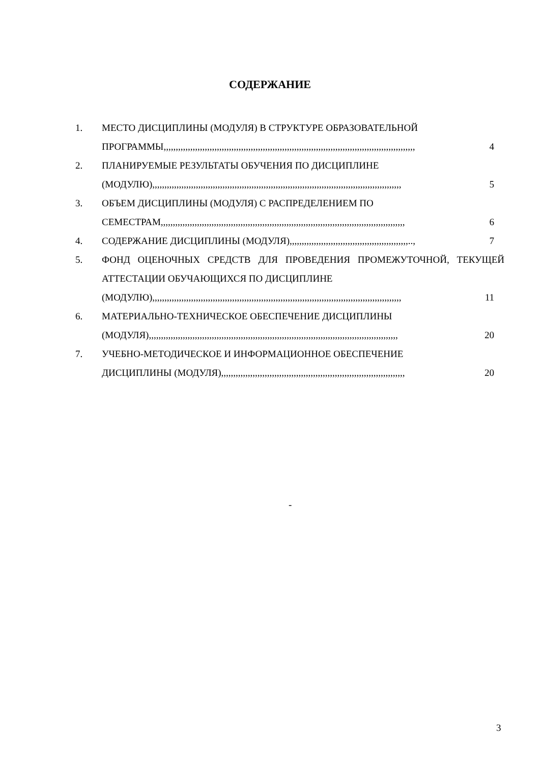СОДЕРЖАНИЕ
1. МЕСТО ДИСЦИПЛИНЫ (МОДУЛЯ) В СТРУКТУРЕ ОБРАЗОВАТЕЛЬНОЙ
ПРОГРАММЫ,,,,,,,,,,,,,,,,,,,,,,,,,,,,,,,,,,,,,,,,,,,,,,,,,,,,,,,,,,,,,,,,,,,,,,,,,,,,,,,,,,,,,,,,,,,,,,,,,,,,,,,, 4
2. ПЛАНИРУЕМЫЕ РЕЗУЛЬТАТЫ ОБУЧЕНИЯ ПО ДИСЦИПЛИНЕ
(МОДУЛЮ),,,,,,,,,,,,,,,,,,,,,,,,,,,,,,,,,,,,,,,,,,,,,,,,,,,,,,,,,,,,,,,,,,,,,,,,,,,,,,,,,,,,,,,,,,,,,,,,,,,,,,, 5
3. ОБЪЕМ ДИСЦИПЛИНЫ (МОДУЛЯ) С РАСПРЕДЕЛЕНИЕМ ПО
СЕМЕСТРАМ,,,,,,,,,,,,,,,,,,,,,,,,,,,,,,,,,,,,,,,,,,,,,,,,,,,,,,,,,,,,,,,,,,,,,,,,,,,,,,,,,,,,,,,,,,,,,,,,,,,,, 6
4. СОДЕРЖАНИЕ ДИСЦИПЛИНЫ (МОДУЛЯ),,,,,,,,,,,,,,,,,,,,,,,,,,,,,,,,,,,,,,,,,,,,,,,,,.., 7
5. ФОНД ОЦЕНОЧНЫХ СРЕДСТВ ДЛЯ ПРОВЕДЕНИЯ ПРОМЕЖУТОЧНОЙ, ТЕКУЩЕЙ АТТЕСТАЦИИ ОБУЧАЮЩИХСЯ ПО ДИСЦИПЛИНЕ
(МОДУЛЮ),,,,,,,,,,,,,,,,,,,,,,,,,,,,,,,,,,,,,,,,,,,,,,,,,,,,,,,,,,,,,,,,,,,,,,,,,,,,,,,,,,,,,,,,,,,,,,,,,,,,,,, 11
6. МАТЕРИАЛЬНО-ТЕХНИЧЕСКОЕ ОБЕСПЕЧЕНИЕ ДИСЦИПЛИНЫ
(МОДУЛЯ),,,,,,,,,,,,,,,,,,,,,,,,,,,,,,,,,,,,,,,,,,,,,,,,,,,,,,,,,,,,,,,,,,,,,,,,,,,,,,,,,,,,,,,,,,,,,,,,,,,,,,, 20
7. УЧЕБНО-МЕТОДИЧЕСКОЕ И ИНФОРМАЦИОННОЕ ОБЕСПЕЧЕНИЕ
ДИСЦИПЛИНЫ (МОДУЛЯ),,,,,,,,,,,,,,,,,,,,,,,,,,,,,,,,,,,,,,,,,,,,,,,,,,,,,,,,,,,,,,,,,,,,,,,,,,,, 20
-
3